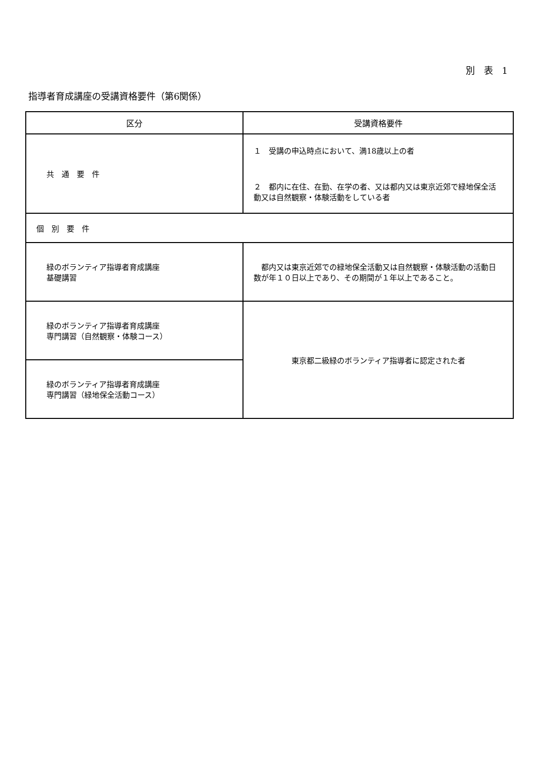別　表　1
指導者育成講座の受講資格要件（第6関係）
| 区分 | 受講資格要件 |
| --- | --- |
| 共 通 要 件 | １ 受講の申込時点において、満18歳以上の者 ２ 都内に在住、在勤、在学の者、又は都内又は東京近郊で緑地保全活動又は自然観察・体験活動をしている者 |
| 個 別 要 件 | |
| 緑のボランティア指導者育成講座 基礎講習 | 都内又は東京近郊での緑地保全活動又は自然観察・体験活動の活動日数が年１０日以上であり、その期間が１年以上であること。 |
| 緑のボランティア指導者育成講座 専門講習（自然観察・体験コース） | 東京都二級緑のボランティア指導者に認定された者 |
| 緑のボランティア指導者育成講座 専門講習（緑地保全活動コース） | |